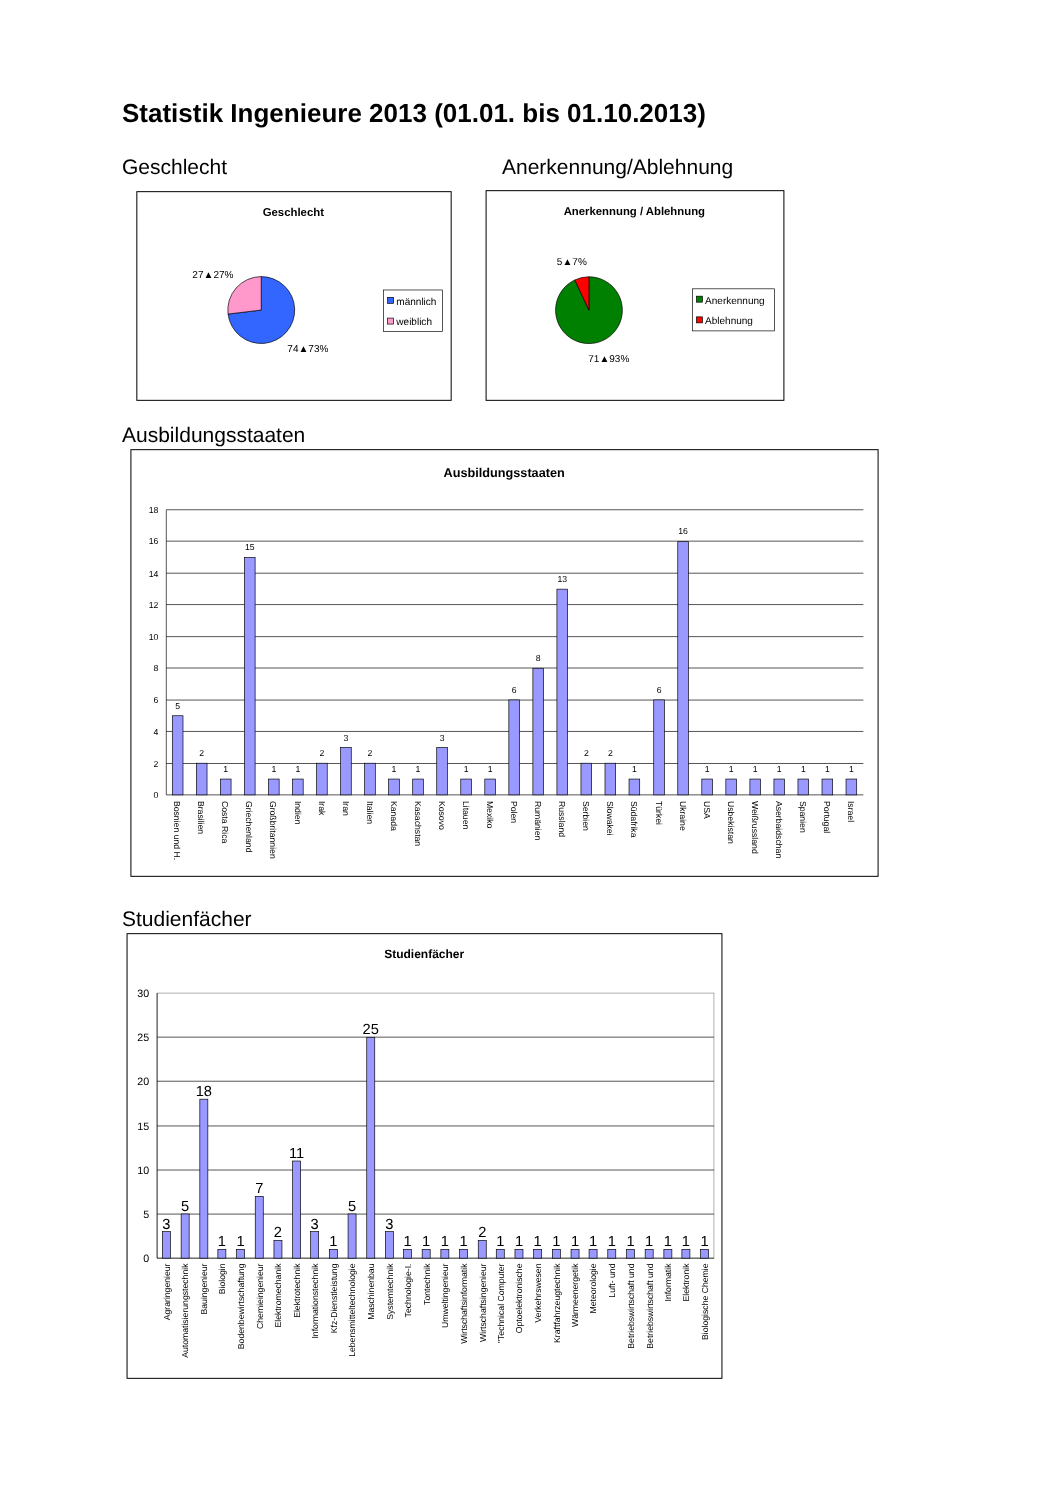Statistik Ingenieure 2013 (01.01. bis 01.10.2013)
Geschlecht
Geschlecht
27▲27%
74▲73%
männlich
weiblich
Anerkennung/Ablehnung
Anerkennung / Ablehnung
5▲7%
71▲93%
Anerkennung
Ablehnung
Ausbildungsstaaten
Ausbildungsstaaten
18
16
14
12
10
8
6
4
2
0
5
2
1
15
1
1
2
3
2
1
1
3
1
1
6
8
13
2
2
1
6
16
1
1
1
1
1
1
1
Bosnien und H.
Brasilien
Costa Rica
Griechenland
Großbritannien
Indien
Irak
Iran
Italien
Kanada
Kasachstan
Kosovo
Litauen
Mexiko
Polen
Rumänien
Russland
Serbien
Slowakei
Südafrika
Türkei
Ukraine
USA
Usbekistan
Weißrussland
Aserbaidschan
Spanien
Portugal
Israel
Studienfächer
Studienfächer
30
25
20
15
10
5
0
3
5
18
1
1
7
2
11
3
1
5
25
3
1
1
1
1
2
1
1
1
1
1
1
1
1
1
1
1
1
Agraringenieur
Automatisierungstechnik
Bauingenieur
Biologin
Bodenbewirtschaftung
Chemieingenieur
Elektromechanik
Elektrotechnik
Informationstechnik
Kfz-Dienstleistung
Lebensmitteltechnologie
Maschinenbau
Systemtechnik
Technologie-I.
Tontechnik
Umweltingenieur
Wirtschaftsinformatik
Wirtschaftsingenieur
"Technical Computer
Optoelektronische
Verkehrswesen
Kraftfahrzeugtechnik
Wärmeenergetik
Meteorologie
Luft- und
Betriebswirtschaft und
Betriebswirtschaft und
Informatik
Elektronik
Biologische Chemie